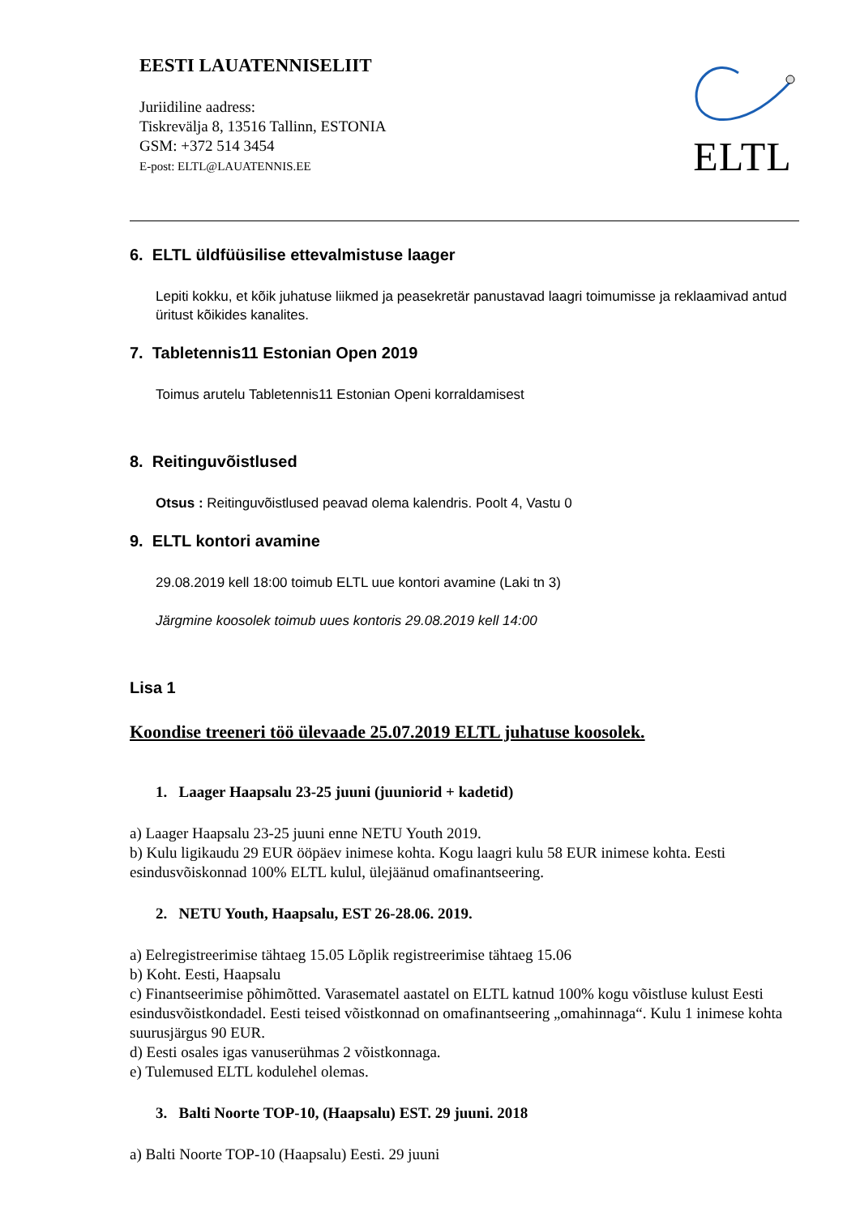EESTI LAUATENNISELIIT
Juriidiline aadress:
Tiskrevälja 8, 13516 Tallinn, ESTONIA
GSM: +372 514 3454
E-post: ELTL@LAUATENNIS.EE
ELTL
6. ELTL üldfüüsilise ettevalmistuse laager
Lepiti kokku, et kõik juhatuse liikmed ja peasekretär panustavad laagri toimumisse ja reklaamivad antud üritust kõikides kanalites.
7. Tabletennis11 Estonian Open 2019
Toimus arutelu Tabletennis11 Estonian Openi korraldamisest
8. Reitinguvõistlused
Otsus : Reitinguvõistlused peavad olema kalendris. Poolt 4, Vastu 0
9. ELTL kontori avamine
29.08.2019 kell 18:00 toimub ELTL uue kontori avamine (Laki tn 3)
Järgmine koosolek toimub uues kontoris 29.08.2019 kell 14:00
Lisa 1
Koondise treeneri töö ülevaade 25.07.2019 ELTL juhatuse koosolek.
1. Laager Haapsalu 23-25 juuni (juuniorid + kadetid)
a) Laager Haapsalu 23-25 juuni enne NETU Youth 2019.
b) Kulu ligikaudu 29 EUR ööpäev inimese kohta. Kogu laagri kulu 58 EUR inimese kohta. Eesti esindusvõiskonnad 100% ELTL kulul, ülejäänud omafinantseering.
2. NETU Youth, Haapsalu, EST 26-28.06. 2019.
a) Eelregistreerimise tähtaeg 15.05 Lõplik registreerimise tähtaeg 15.06
b) Koht. Eesti, Haapsalu
c) Finantseerimise põhimõtted. Varasematel aastatel on ELTL katnud 100% kogu võistluse kulust Eesti esindusvõistkondadel. Eesti teised võistkonnad on omafinantseering „omahinnaga“. Kulu 1 inimese kohta suurusjärgus 90 EUR.
d) Eesti osales igas vanuserühmas 2 võistkonnaga.
e) Tulemused ELTL kodulehel olemas.
3. Balti Noorte TOP-10, (Haapsalu) EST. 29 juuni. 2018
a) Balti Noorte TOP-10 (Haapsalu) Eesti. 29 juuni